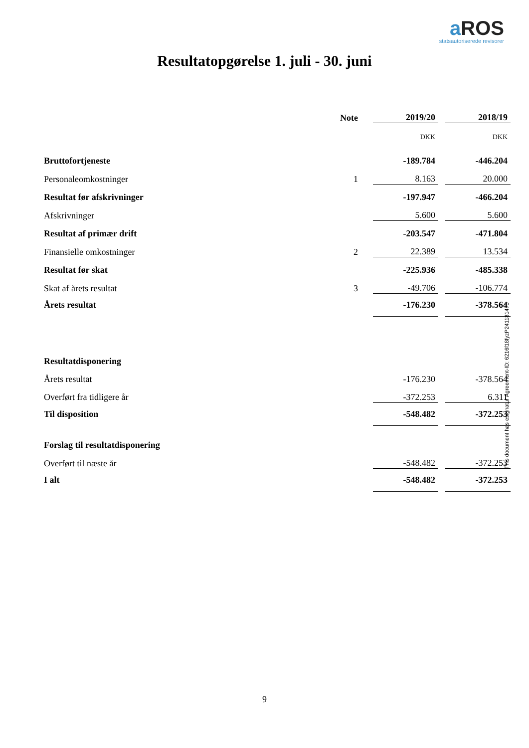aROS
statsautoriserede revisorer
Resultatopgørelse 1. juli - 30. juni
| | Note | 2019/20 | | 2018/19 |
| | | DKK | | DKK |
| Bruttofortjeneste | | -189.784 | | -446.204 |
| Personaleomkostninger | 1 | 8.163 | | 20.000 |
| Resultat før afskrivninger | | -197.947 | | -466.204 |
| Afskrivninger | | 5.600 | | 5.600 |
| Resultat af primær drift | | -203.547 | | -471.804 |
| Finansielle omkostninger | 2 | 22.389 | | 13.534 |
| Resultat før skat | | -225.936 | | -485.338 |
| Skat af årets resultat | 3 | -49.706 | | -106.774 |
| Årets resultat | | -176.230 | | -378.564 |
| Resultatdisponering | | | | |
| Årets resultat | | -176.230 | | -378.564 |
| Overført fra tidligere år | | -372.253 | | 6.311 |
| Til disposition | | -548.482 | | -372.253 |
| Forslag til resultatdisponering | | | | |
| Overført til næste år | | -548.482 | | -372.253 |
| I alt | | -548.482 | | -372.253 |
This document has esignatur Agreement-ID: 6216f18fyzP241181475
9